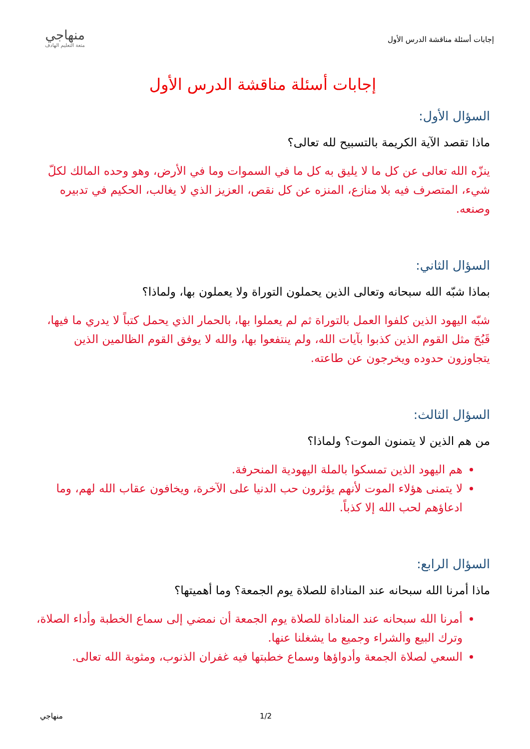إجابات أسئلة مناقشة الدرس الأول
منهاجي
متعة التعليم الهادف
إجابات أسئلة مناقشة الدرس الأول
السؤال الأول:
ماذا تقصد الآية الكريمة بالتسبيح لله تعالى؟
ينزّه الله تعالى عن كل ما لا يليق به كل ما في السموات وما في الأرض، وهو وحده المالك لكلّ شيء، المتصرف فيه بلا منازع، المنزه عن كل نقص، العزيز الذي لا يغالب، الحكيم في تدبيره وصنعه.
السؤال الثاني:
بماذا شبّه الله سبحانه وتعالى الذين يحملون التوراة ولا يعملون بها، ولماذا؟
شبّه اليهود الذين كلفوا العمل بالتوراة ثم لم يعملوا بها، بالحمار الذي يحمل كتباً لا يدري ما فيها، قَبُحَ مثل القوم الذين كذبوا بآيات الله، ولم ينتفعوا بها، والله لا يوفق القوم الظالمين الذين يتجاوزون حدوده ويخرجون عن طاعته.
السؤال الثالث:
من هم الذين لا يتمنون الموت؟ ولماذا؟
هم اليهود الذين تمسكوا بالملة اليهودية المنحرفة.
لا يتمنى هؤلاء الموت لأنهم يؤثرون حب الدنيا على الآخرة، ويخافون عقاب الله لهم، وما ادعاؤهم لحب الله إلا كذباً.
السؤال الرابع:
ماذا أمرنا الله سبحانه عند المناداة للصلاة يوم الجمعة؟ وما أهميتها؟
أمرنا الله سبحانه عند المناداة للصلاة يوم الجمعة أن نمضي إلى سماع الخطبة وأداء الصلاة، وترك البيع والشراء وجميع ما يشغلنا عنها.
السعي لصلاة الجمعة وأدواؤها وسماع خطبتها فيه غفران الذنوب، ومثوبة الله تعالى.
منهاجي 1/2